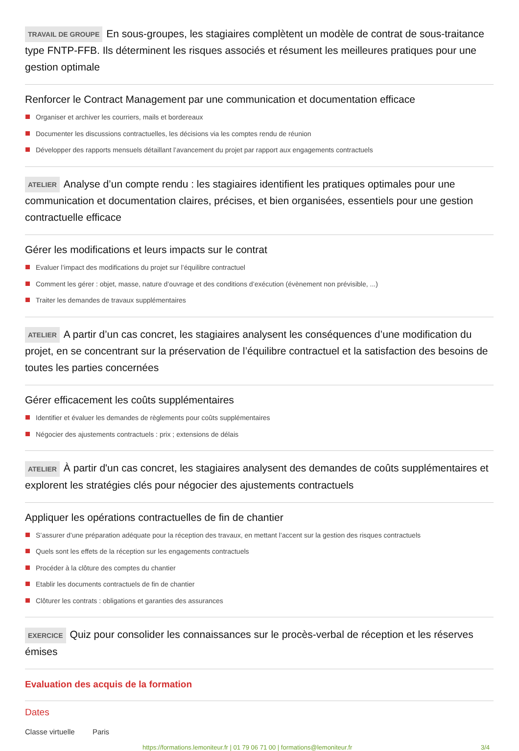TRAVAIL DE GROUPE En sous-groupes, les stagiaires complètent un modèle de contrat de sous-traitance type FNTP-FFB. Ils déterminent les risques associés et résument les meilleures pratiques pour une gestion optimale
Renforcer le Contract Management par une communication et documentation efficace
Organiser et archiver les courriers, mails et bordereaux
Documenter les discussions contractuelles, les décisions via les comptes rendu de réunion
Développer des rapports mensuels détaillant l’avancement du projet par rapport aux engagements contractuels
ATELIER Analyse d’un compte rendu : les stagiaires identifient les pratiques optimales pour une communication et documentation claires, précises, et bien organisées, essentiels pour une gestion contractuelle efficace
Gérer les modifications et leurs impacts sur le contrat
Evaluer l’impact des modifications du projet sur l’équilibre contractuel
Comment les gérer : objet, masse, nature d’ouvrage et des conditions d’exécution (évènement non prévisible, ...)
Traiter les demandes de travaux supplémentaires
ATELIER A partir d’un cas concret, les stagiaires analysent les conséquences d’une modification du projet, en se concentrant sur la préservation de l’équilibre contractuel et la satisfaction des besoins de toutes les parties concernées
Gérer efficacement les coûts supplémentaires
Identifier et évaluer les demandes de règlements pour coûts supplémentaires
Négocier des ajustements contractuels : prix ; extensions de délais
ATELIER À partir d'un cas concret, les stagiaires analysent des demandes de coûts supplémentaires et explorent les stratégies clés pour négocier des ajustements contractuels
Appliquer les opérations contractuelles de fin de chantier
S’assurer d’une préparation adéquate pour la réception des travaux, en mettant l’accent sur la gestion des risques contractuels
Quels sont les effets de la réception sur les engagements contractuels
Procéder à la clôture des comptes du chantier
Etablir les documents contractuels de fin de chantier
Clôturer les contrats : obligations et garanties des assurances
EXERCICE Quiz pour consolider les connaissances sur le procès-verbal de réception et les réserves émises
Evaluation des acquis de la formation
Dates
Classe virtuelle Paris
https://formations.lemoniteur.fr | 01 79 06 71 00 | formations@lemoniteur.fr 3/4